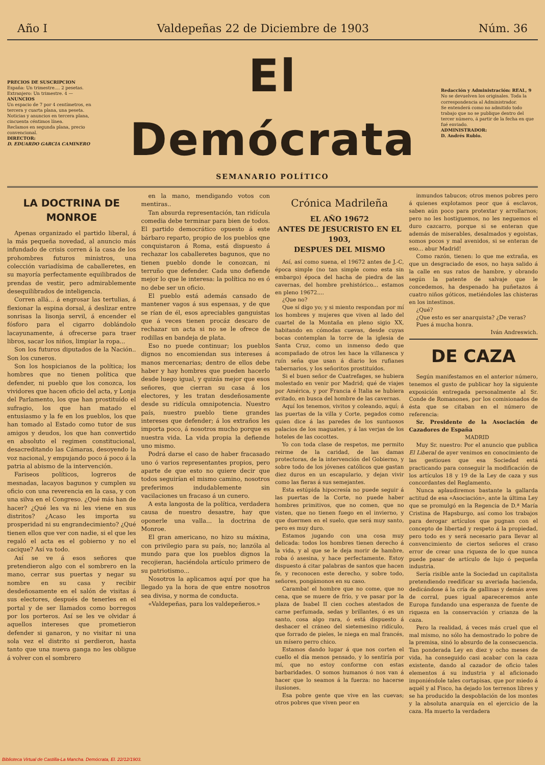Año I Valdepeñas 22 de Diciembre de 1903 Núm. 36
PRECIOS DE SUSCRIPCION
España: Un trimestre.... 2 pesetas.
Extranjero: Un trimestre. 4 —
ANUNCIOS
Un espacio de 7 por 4 centímetros, en tercera y cuarta plana, una peseta.
Noticias y anuncios en tercera plana, cincuenta céntimos línea.
Reclamos en segunda plana, precio convencional.
DIRECTOR:
D. EDUARDO GARCIA CAMINERO
El Demócrata
SEMANARIO POLÍTICO
Redacción y Administración: REAL, 9
No se devuelven los originales. Toda la correspondencia al Administrador.
Se entenderá como no admitido todo trabajo que no se publique dentro del tercer número, á partir de la fecha en que fué enviado.
ADMINISTRADOR:
D. Andrés Rubio.
LA DOCTRINA DE MONROE
Apenas organizado el partido liberal, á la más pequeña novedad, al anuncio más infundado de crisis corren á la casa de los prohombres futuros ministros, una colección variadísima de caballeretes, en su mayoría perfectamente equilibrados de prendas de vestir, pero admirablemente desequilibrados de inteligencia.
Corren allá... á engrosar las tertulias, á flexionar la espina dorsal, á deslizar entre sonrisas la lisonja servil, á encender el fósforo para el cigarro doblándolo lacayunamente, á ofrecerse para traer libros, sacar los niños, limpiar la ropa...
Son los futuros diputados de la Nación.. Son los cuneros.
Son los hospicianos de la política; los hombres que no tienen política que defender, ni pueblo que los conozca, los vividores que hacen oficio del acta, y Lonja del Parlamento, los que han prostituído el sufragio, los que han matado el entusiasmo y la fe en los pueblos, los que han tomado al Estado como tutor de sus amigos y deudos, los que han convertido en absoluto el regimen constitucional, desacreditando las Cámaras, desoyendo la voz nacional, y empujando poco á poco á la patria al abismo de la intervención.
Fariseos políticos, logreros de mesnadas, lacayos bagunos y cumplen su oficio con una reverencia en la casa, y con una silva en el Congreso. ¿Qué más han de hacer? ¿Qué les va ni les viene en sus distritos? ¿Acaso les importa su prosperidad ni su engrandecimiento? ¿Qué tienen ellos que ver con nadie, si el que les regaló el acta es el gobierno y no el cacique? Así va todo.
Así se ve á esos señores que pretendieron algo con el sombrero en la mano, cerrar sus puertas y negar su nombre en su casa y recibir desdeñosamente en el salón de visitas á sus electores, después de tenerles en el portal y de ser llamados como borregos por los porteros. Así se les ve olvidar á aquellos intereses que prometieron defender si ganaron, y no visitar ni una sola vez el distrito si perdieron, hasta tanto que una nueva ganga no les obligue á volver con el sombrero
en la mano, mendigando votos con mentiras..
Tan absurda representación, tan ridícula comedia debe terminar para bien de todos. El partido democrático opuesto á este bárbaro reparto, propio de los pueblos qne conquistaron á Roma, está dispuesto á rechazar los caballeretes bagunos, que no tienen pueblo donde le conozcan, ni terruño que defender. Cada uno defiende mejor lo que le interesa: la política no es ó no debe ser un oficio.
El pueblo está además cansado de mantener vagos á sus espensas, y de que se rían de él, esos apreciables ganguistas que á veces tienen procáz descaro de rechazar un acta si no se le ofrece de rodillas en bandeja de plata.
Eso no puede continuar; los pueblos dignos no encomiendan sus intereses á manos mercenarias; dentro de ellos debe haber y hay hombres que pueden hacerlo desde luego igual, y quizás mejor que esos señores, que cierran su casa á los electores, y les tratan desdeñosamente desde su ridícula omnipotencia. Nuestro país, nuestro pueblo tiene grandes intereses que defender; á los extraños les importa poco, á nosotros mucho porque es nuestra vida. La vida propia la defiende uno mismo.
Podrá darse el caso de haber fracasado uno ó varios representantes propios, pero aparte de que esto no quiere decir que todos seguirían el mismo camino, nosotros preferimos indudablemente sin vacilaciones un fracaso á un cunero.
A esta langosta de la política, verdadera causa de nuestro desastre, hay que oponerle una valla... la doctrina de Monroe.
El gran americano, no hizo su máxina, con privilegio para su país, no; lanzóla al mundo para que los pueblos dignos la recojieran, haciéndola artículo primero de su patriotismo...
Nosotros la aplicamos aquí por que ha llegado ya la hora de que entre nosotros sea divisa, y norma de conducta.
«Valdepeñas, para los valdepeñeros.»
Crónica Madrileña
EL AÑO 19672
ANTES DE JESUCRISTO EN EL 1903,
DESPUES DEL MISMO
Así, así como suena, el 19672 antes de J.-C, época simple (no tan simple como esta sin embargo) época del hacha de piedra de las cavernas, del hombre prehistórico... estamos en pleno 19672....
¿Que no?
Que sí digo yo; y si miento respondan por mí los hombres y mujeres que viven al lado del cuartel de la Montaña en pleno sigio XX, habitando en cómodas cuevas, desde cuyas bocas contemplan la torre de la iglesia de Santa Cruz, como un inmenso dedo que acompañado de otros les hace la villanesca y ruín seña que usan á diario los rufianes tabernarios, y los señoritos prostituídos.
Si el buen señor de Cuatrefages, se hubiera molestado en venir por Madrid; qué de viajes por América, y por Francia é Italia se hubiera evitado, en busca del hombre de las cavernas.
Aquí los tenemos, vivitos y coleando, aquí; á las puertas de la villa y Corte, pegados como quien dice á las paredes de los suntuosos palacios de los maguates, y á las verjas de los hoteles de las cocottes.
Yo con toda clase de respetos, me permito reirme de la caridad, de las damas protectoras, de la intervención del Gobierno, y sobre todo de los jóvenes católicos que gastan diez duros en un escapulario, y dejan vivir como las fieras á sus semejantes.
Esta estúpida hipocresía no puede seguir á las puertas de la Corte, no puede haber hombres primitivos, que no comen, que no visten, que no tienen fuego en el invierno, y que duermen en el suelo, que será muy santo, pero es muy duro.
Estamos jugando con una cosa muy delicada: todos los hombres tienen derecho á la vida, y al que se le deja morir de hambre, roba ó asesina, y hace perfectamente. Estoy dispuesto á citar palabras de santos que hacen fe, y reconocen este derecho, y sobre todo, señores, pongámonos en su caso.
Caramba! el hombre que no come, que no cena, que se muere de frío, y ve pasar por la plaza de Isabel II cien coches atestados de carne perfumada, sedas y brillantes, ó es un santo, cosa algo rara, ó está dispuesto á deshacer el cráneo del sietemesino ridículo, que forrado de pieles, le niega en mal francés, un mísero perro chico.
Estamos dando lugar á que nos corten el cuello el día menos pensado, y lo sentiría por mí, que no estoy conforme con estas barbaridades. O somos humanos ó nos van á hacer que lo seamos á la fuerza: no hacerse ilusiones.
Esa pobre gente que vive en las cuevas; otros pobres que viven peor en
inmundos tabucos; otros menos pobres pero á quienes explotamos peor que á esclavos, saben aún poco para protextar y arrollarnos; pero no les hostiguemos, no les neguemos el duro cazcarro, porque si se enteran que además de miserables, desalmados y egoistas, somos pocos y mal avenidos, si se enteran de eso... abur Madrid!
Como razón, tienen: lo que me extraña, es que un desgraciado de esos, no haya salido á la calle en sus ratos de hambre, y obrando según la patente de salvaje que le concedemos, ha despenado ha puñetazos á cuatro niños góticos, metiéndoles las chisteras en los intestinos.
¿Qué?
¿Que esto es ser anarquista? ¿De veras?
Pues á mucha honra.
Iván Andreswich.
DE CAZA
Según manifestamos en el anterior número, tenemos el gusto de publicar hoy la siguiente exposición entregada personalmente al Sr. Conde de Romanones, por los comisionados de ésta que se citaban en el número de referencia:
Sr. Presidente de la Asociación de Cazadores de España
MADRID
Muy Sr. nuestro: Por el anuncio que publica El Liberal de ayer venimos en conocimiento de las gestioues que esa Sociedad está practicando para conseguir la modificación de los artículos 18 y 19 de la Ley de caza y sus concordantes del Reglamento.
Nunca aplaudiremos bastante la gallarda actitud de esa «Asociación», ante la última Ley que se promulgó en la Regencia de D.ª María Cristina de Hapsburgo, así como los trabajos para derogar artículos que pugnan con el concepto de libertad y respeto á la propiedad, pero todo es y será necesario para llevar al convencimiento de ciertos señores el craso error de crear una riqueza de lo que nunca puede pasar de artículo de lujo ó pequeña industria.
Sería risible ante la Sociedad un capitalista pretendiendo reedificar su averiada hacienda, dedicándose á la cría de gallinas y demás aves de corral, pues igual apareceremos ante Europa fundando una esperanza de fuente de riqueza en la conservación y crianza de la caza.
Pero la realidad, á veces más cruel que el mal mismo, no sólo ha demostrado lo pobre de la premisa, sinó lo absurdo de la consecuencia. Tan ponderada Ley en diez y ocho meses de vida, ha conseguido casi acabar con la caza existente, dando al cazador de oficio tales elementos á su industria y al aficionado imponiéndole tales cortapisas, que por miedo á aquél y al Fisco, ha dejado los terrenos libres y se ha producido la despoblación de los montes y la absoluta anarquía en el ejercicio de la caza. Ha muerto la verdadera
Biblioteca Virtual de Castilla-La Mancha. Demócrata, El. 22/12/1903.